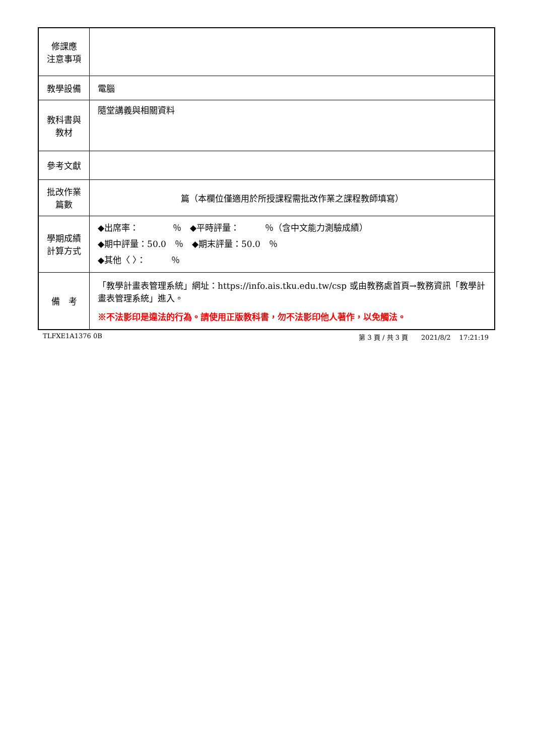| 修課應 注意事項 | |
| 教學設備 | 電腦 |
| 教科書與 教材 | 隨堂講義與相關資料 |
| 參考文獻 | |
| 批改作業 篇數 | 篇（本欄位僅適用於所授課程需批改作業之課程教師填寫） |
| 學期成績 計算方式 | ◆出席率： ％ ◆平時評量： ％（含中文能力測驗成績） ◆期中評量：50.0 ％ ◆期末評量：50.0 ％ ◆其他〈 〉： ％ |
| 備 考 | 「教學計畫表管理系統」網址： https://info.ais.tku.edu.tw/csp 或由教務處首頁→教務資訊「教學計畫表管理系統」進入。 ※不法影印是違法的行為。請使用正版教科書，勿不法影印他人著作，以免觸法。 |
TLFXE1A1376 0B 第 3 頁 / 共 3 頁　　2021/8/2　 17:21:19